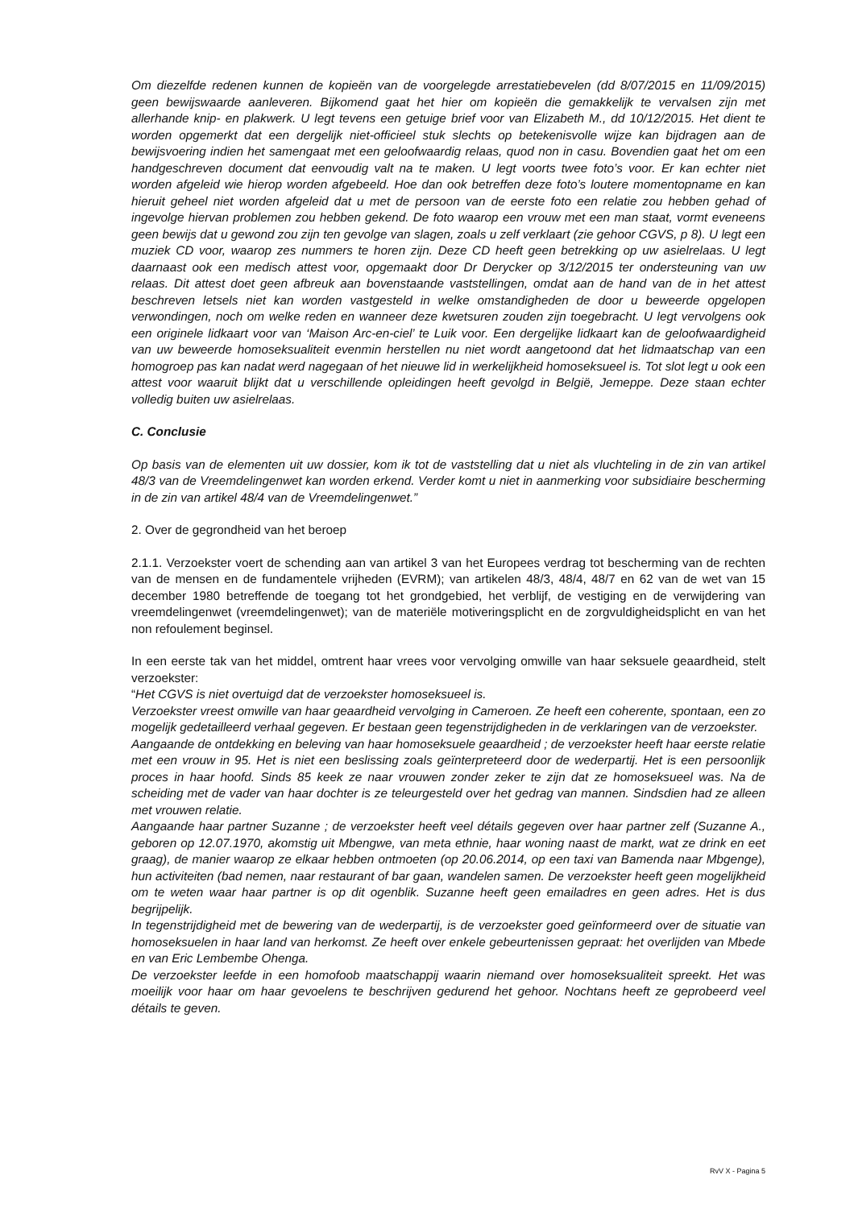Om diezelfde redenen kunnen de kopieën van de voorgelegde arrestatiebevelen (dd 8/07/2015 en 11/09/2015) geen bewijswaarde aanleveren. Bijkomend gaat het hier om kopieën die gemakkelijk te vervalsen zijn met allerhande knip- en plakwerk. U legt tevens een getuige brief voor van Elizabeth M., dd 10/12/2015. Het dient te worden opgemerkt dat een dergelijk niet-officieel stuk slechts op betekenisvolle wijze kan bijdragen aan de bewijsvoering indien het samengaat met een geloofwaardig relaas, quod non in casu. Bovendien gaat het om een handgeschreven document dat eenvoudig valt na te maken. U legt voorts twee foto’s voor. Er kan echter niet worden afgeleid wie hierop worden afgebeeld. Hoe dan ook betreffen deze foto’s loutere momentopname en kan hieruit geheel niet worden afgeleid dat u met de persoon van de eerste foto een relatie zou hebben gehad of ingevolge hiervan problemen zou hebben gekend. De foto waarop een vrouw met een man staat, vormt eveneens geen bewijs dat u gewond zou zijn ten gevolge van slagen, zoals u zelf verklaart (zie gehoor CGVS, p 8). U legt een muziek CD voor, waarop zes nummers te horen zijn. Deze CD heeft geen betrekking op uw asielrelaas. U legt daarnaast ook een medisch attest voor, opgemaakt door Dr Derycker op 3/12/2015 ter ondersteuning van uw relaas. Dit attest doet geen afbreuk aan bovenstaande vaststellingen, omdat aan de hand van de in het attest beschreven letsels niet kan worden vastgesteld in welke omstandigheden de door u beweerde opgelopen verwondingen, noch om welke reden en wanneer deze kwetsuren zouden zijn toegebracht. U legt vervolgens ook een originele lidkaart voor van ‘Maison Arc-en-ciel’ te Luik voor. Een dergelijke lidkaart kan de geloofwaardigheid van uw beweerde homoseksualiteit evenmin herstellen nu niet wordt aangetoond dat het lidmaatschap van een homogroep pas kan nadat werd nagegaan of het nieuwe lid in werkelijkheid homoseksueel is. Tot slot legt u ook een attest voor waaruit blijkt dat u verschillende opleidingen heeft gevolgd in België, Jemeppe. Deze staan echter volledig buiten uw asielrelaas.
C. Conclusie
Op basis van de elementen uit uw dossier, kom ik tot de vaststelling dat u niet als vluchteling in de zin van artikel 48/3 van de Vreemdelingenwet kan worden erkend. Verder komt u niet in aanmerking voor subsidiaire bescherming in de zin van artikel 48/4 van de Vreemdelingenwet.”
2. Over de gegrondheid van het beroep
2.1.1. Verzoekster voert de schending aan van artikel 3 van het Europees verdrag tot bescherming van de rechten van de mensen en de fundamentele vrijheden (EVRM); van artikelen 48/3, 48/4, 48/7 en 62 van de wet van 15 december 1980 betreffende de toegang tot het grondgebied, het verblijf, de vestiging en de verwijdering van vreemdelingenwet (vreemdelingenwet); van de materiële motiveringsplicht en de zorgvuldigheidsplicht en van het non refoulement beginsel.
In een eerste tak van het middel, omtrent haar vrees voor vervolging omwille van haar seksuele geaardheid, stelt verzoekster:
“Het CGVS is niet overtuigd dat de verzoekster homoseksueel is.
Verzoekster vreest omwille van haar geaardheid vervolging in Cameroen. Ze heeft een coherente, spontaan, een zo mogelijk gedetailleerd verhaal gegeven. Er bestaan geen tegenstrijdigheden in de verklaringen van de verzoekster.
Aangaande de ontdekking en beleving van haar homoseksuele geaardheid ; de verzoekster heeft haar eerste relatie met een vrouw in 95. Het is niet een beslissing zoals geïnterpreteerd door de wederpartij. Het is een persoonlijk proces in haar hoofd. Sinds 85 keek ze naar vrouwen zonder zeker te zijn dat ze homoseksueel was. Na de scheiding met de vader van haar dochter is ze teleurgesteld over het gedrag van mannen. Sindsdien had ze alleen met vrouwen relatie.
Aangaande haar partner Suzanne ; de verzoekster heeft veel détails gegeven over haar partner zelf (Suzanne A., geboren op 12.07.1970, akomstig uit Mbengwe, van meta ethnie, haar woning naast de markt, wat ze drink en eet graag), de manier waarop ze elkaar hebben ontmoeten (op 20.06.2014, op een taxi van Bamenda naar Mbgenge), hun activiteiten (bad nemen, naar restaurant of bar gaan, wandelen samen. De verzoekster heeft geen mogelijkheid om te weten waar haar partner is op dit ogenblik. Suzanne heeft geen emailadres en geen adres. Het is dus begrijpelijk.
In tegenstrijdigheid met de bewering van de wederpartij, is de verzoekster goed geïnformeerd over de situatie van homoseksuelen in haar land van herkomst. Ze heeft over enkele gebeurtenissen gepraat: het overlijden van Mbede en van Eric Lembembe Ohenga.
De verzoekster leefde in een homofoob maatschappij waarin niemand over homoseksualiteit spreekt. Het was moeilijk voor haar om haar gevoelens te beschrijven gedurend het gehoor. Nochtans heeft ze geprobeerd veel détails te geven.
RvV X - Pagina 5